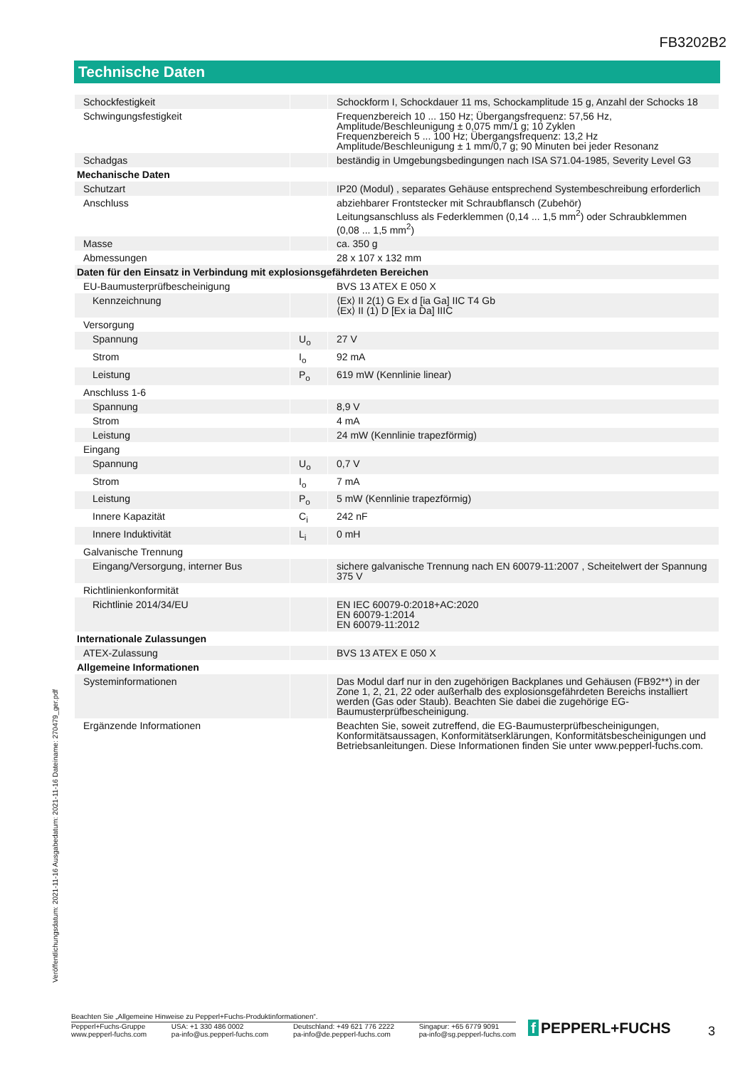FB3202B2
Technische Daten
| Schockfestigkeit | | Schockform I, Schockdauer 11 ms, Schockamplitude 15 g, Anzahl der Schocks 18 |
| Schwingungsfestigkeit | | Frequenzbereich 10 ... 150 Hz; Übergangsfrequenz: 57,56 Hz, Amplitude/Beschleunigung ± 0,075 mm/1 g; 10 Zyklen Frequenzbereich 5 ... 100 Hz; Übergangsfrequenz: 13,2 Hz Amplitude/Beschleunigung ± 1 mm/0,7 g; 90 Minuten bei jeder Resonanz |
| Schadgas | | beständig in Umgebungsbedingungen nach ISA S71.04-1985, Severity Level G3 |
| Mechanische Daten | | |
| Schutzart | | IP20 (Modul) , separates Gehäuse entsprechend Systembeschreibung erforderlich |
| Anschluss | | abziehbarer Frontstecker mit Schraubflansch (Zubehör) Leitungsanschluss als Federklemmen (0,14 ... 1,5 mm<sup>2</sup>) oder Schraubklemmen (0,08 ... 1,5 mm<sup>2</sup>) |
| Masse | | ca. 350 g |
| Abmessungen | | 28 x 107 x 132 mm |
| Daten für den Einsatz in Verbindung mit explosionsgefährdeten Bereichen | | |
| EU-Baumusterprüfbescheinigung | | BVS 13 ATEX E 050 X |
| Kennzeichnung | | ⟨Ex⟩ II 2(1) G Ex d [ia Ga] IIC T4 Gb ⟨Ex⟩ II (1) D [Ex ia Da] IIIC |
| Versorgung | | |
| Spannung | U<sub>o</sub> | 27 V |
| Strom | I<sub>o</sub> | 92 mA |
| Leistung | P<sub>o</sub> | 619 mW (Kennlinie linear) |
| Anschluss 1-6 | | |
| Spannung | | 8,9 V |
| Strom | | 4 mA |
| Leistung | | 24 mW (Kennlinie trapezförmig) |
| Eingang | | |
| Spannung | U<sub>o</sub> | 0,7 V |
| Strom | I<sub>o</sub> | 7 mA |
| Leistung | P<sub>o</sub> | 5 mW (Kennlinie trapezförmig) |
| Innere Kapazität | C<sub>i</sub> | 242 nF |
| Innere Induktivität | L<sub>i</sub> | 0 mH |
| Galvanische Trennung | | |
| Eingang/Versorgung, interner Bus | | sichere galvanische Trennung nach EN 60079-11:2007 , Scheitelwert der Spannung 375 V |
| Richtlinienkonformität | | |
| Richtlinie 2014/34/EU | | EN IEC 60079-0:2018+AC:2020 EN 60079-1:2014 EN 60079-11:2012 |
| Internationale Zulassungen | | |
| ATEX-Zulassung | | BVS 13 ATEX E 050 X |
| Allgemeine Informationen | | |
| Systeminformationen | | Das Modul darf nur in den zugehörigen Backplanes und Gehäusen (FB92**) in der Zone 1, 2, 21, 22 oder außerhalb des explosionsgefährdeten Bereichs installiert werden (Gas oder Staub). Beachten Sie dabei die zugehörige EG-Baumusterprüfbescheinigung. |
| Ergänzende Informationen | | Beachten Sie, soweit zutreffend, die EG-Baumusterprüfbescheinigungen, Konformitätsaussagen, Konformitätserklärungen, Konformitätsbescheinigungen und Betriebsanleitungen. Diese Informationen finden Sie unter www.pepperl-fuchs.com. |
Veröffentlichungsdatum: 2021-11-16 Ausgabedatum: 2021-11-16 Dateiname: 270479_ger.pdf
Beachten Sie „Allgemeine Hinweise zu Pepperl+Fuchs-Produktinformationen“.
Pepperl+Fuchs-Gruppe
www.pepperl-fuchs.com
USA: +1 330 486 0002
pa-info@us.pepperl-fuchs.com
Deutschland: +49 621 776 2222
pa-info@de.pepperl-fuchs.com
Singapur: +65 6779 9091
pa-info@sg.pepperl-fuchs.com
f PEPPERL+FUCHS 3